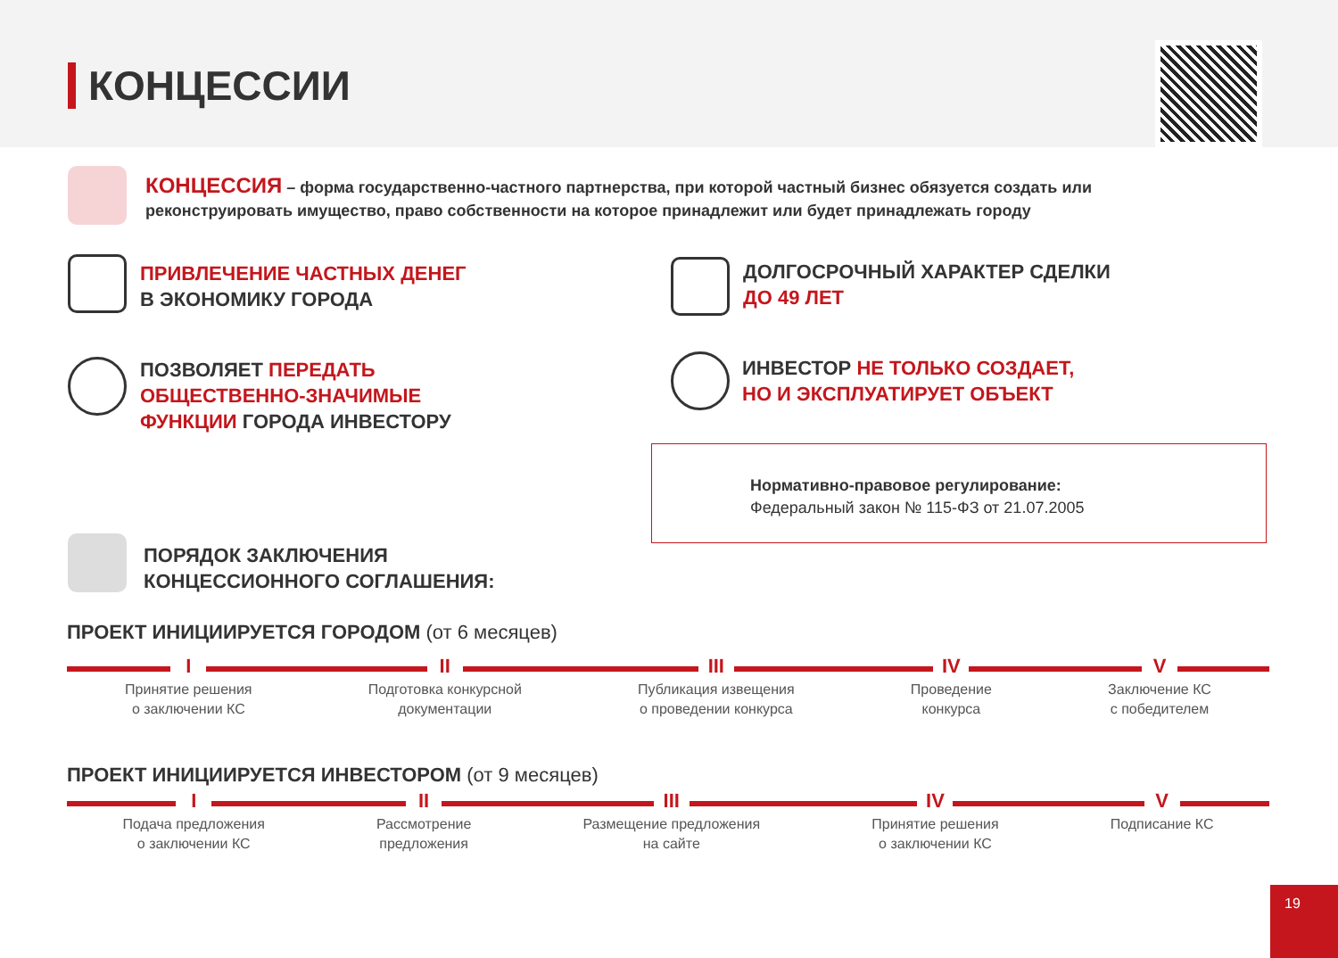КОНЦЕССИИ
КОНЦЕССИЯ – форма государственно-частного партнерства, при которой частный бизнес обязуется создать или реконструировать имущество, право собственности на которое принадлежит или будет принадлежать городу
ПРИВЛЕЧЕНИЕ ЧАСТНЫХ ДЕНЕГ
В ЭКОНОМИКУ ГОРОДА
ДОЛГОСРОЧНЫЙ ХАРАКТЕР СДЕЛКИ
ДО 49 ЛЕТ
ПОЗВОЛЯЕТ ПЕРЕДАТЬ
ОБЩЕСТВЕННО-ЗНАЧИМЫЕ
ФУНКЦИИ ГОРОДА ИНВЕСТОРУ
ИНВЕСТОР НЕ ТОЛЬКО СОЗДАЕТ,
НО И ЭКСПЛУАТИРУЕТ ОБЪЕКТ
Нормативно-правовое регулирование:
Федеральный закон № 115-ФЗ от 21.07.2005
ПОРЯДОК ЗАКЛЮЧЕНИЯ
КОНЦЕССИОННОГО СОГЛАШЕНИЯ:
ПРОЕКТ ИНИЦИИРУЕТСЯ ГОРОДОМ (от 6 месяцев)
I
Принятие решения
о заключении КС
II
Подготовка конкурсной
документации
III
Публикация извещения
о проведении конкурса
IV
Проведение
конкурса
V
Заключение КС
с победителем
ПРОЕКТ ИНИЦИИРУЕТСЯ ИНВЕСТОРОМ (от 9 месяцев)
I
Подача предложения
о заключении КС
II
Рассмотрение
предложения
III
Размещение предложения
на сайте
IV
Принятие решения
о заключении КС
V
Подписание КС
19